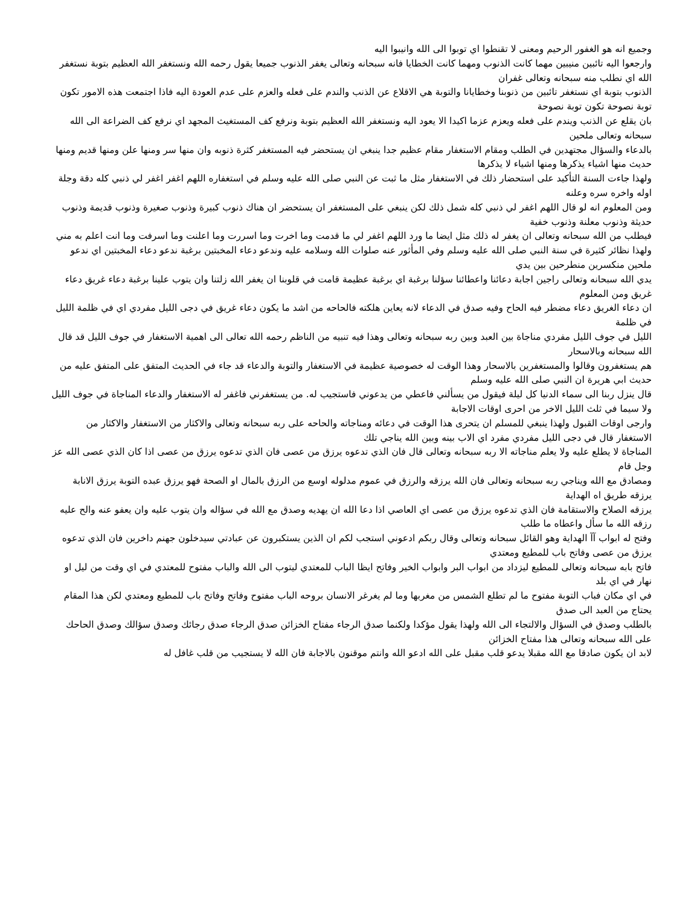وجميع انه هو الغفور الرحيم ومعنى لا تقنطوا اي توبوا الى الله وانيبوا اليه
وارجعوا اليه تائبين منيبين مهما كانت الذنوب ومهما كانت الخطايا فانه سبحانه وتعالى يغفر الذنوب جميعا يقول رحمه الله ونستغفر الله العظيم بتوبة نستغفر الله اي نطلب منه سبحانه وتعالى غفران
الذنوب بتوبة اي نستغفر تائبين من ذنوبنا وخطايانا والتوبة هي الاقلاع عن الذنب والندم على فعله والعزم على عدم العودة اليه فاذا اجتمعت هذه الامور تكون توبة نصوحة تكون توبة نصوحة
بان يقلع عن الذنب ويندم على فعله ويعزم عزما اكيدا الا يعود اليه ونستغفر الله العظيم بتوبة ونرفع كف المستغيث المجهد اي نرفع كف الضراعة الى الله سبحانه وتعالى ملحين
بالدعاء والسؤال مجتهدين في الطلب ومقام الاستغفار مقام عظيم جدا ينبغي ان يستحضر فيه المستغفر كثرة ذنوبه وان منها سر ومنها علن ومنها قديم ومنها حديث منها اشياء يذكرها ومنها اشياء لا يذكرها
ولهذا جاءت السنة التأكيد على استحضار ذلك في الاستغفار مثل ما ثبت عن النبي صلى الله عليه وسلم في استغفاره اللهم اغفر اغفر لي ذنبي كله دقة وجلة اوله واخره سره وعلنه
ومن المعلوم انه لو قال اللهم اغفر لي ذنبي كله شمل ذلك لكن ينبغي على المستغفر ان يستحضر ان هناك ذنوب كبيرة وذنوب صغيرة وذنوب قديمة وذنوب حديثة وذنوب معلنة وذنوب خفية
فيطلب من الله سبحانه وتعالى ان يغفر له ذلك مثل ايضا ما ورد اللهم اغفر لي ما قدمت وما اخرت وما اسررت وما اعلنت وما اسرفت وما انت اعلم به مني
ولهذا نظائر كثيرة في سنة النبي صلى الله عليه وسلم وفي المأثور عنه صلوات الله وسلامه عليه وندعو دعاء المخبتين برغبة ندعو دعاء المخبتين اي ندعو ملحين منكسرين منطرحين بين يدي
يدي الله سبحانه وتعالى راجين اجابة دعائنا واعطائنا سؤلنا برغبة اي برغبة عظيمة قامت في قلوبنا ان يغفر الله زلتنا وان يتوب علينا برغبة دعاء غريق دعاء غريق ومن المعلوم
ان دعاء الغريق دعاء مضطر فيه الحاح وفيه صدق في الدعاء لانه يعاين هلكته فالحاحه من اشد ما يكون دعاء غريق في دجى الليل مفردي اي في ظلمة الليل في ظلمة
الليل في جوف الليل مفردي مناجاة بين العبد وبين ربه سبحانه وتعالى وهذا فيه تنبيه من الناظم رحمه الله تعالى الى اهمية الاستغفار في جوف الليل قد قال الله سبحانه وبالاسحار
هم يستغفرون وقالوا والمستغفرين بالاسحار وهذا الوقت له خصوصية عظيمة في الاستغفار والتوبة والدعاء قد جاء في الحديث المتفق على المتفق عليه من حديث ابي هريرة ان النبي صلى الله عليه وسلم
قال ينزل ربنا الى سماء الدنيا كل ليلة فيقول من يسألني فاعطي من يدعوني فاستجيب له. من يستغفرني فاغفر له الاستغفار والدعاء المناجاة في جوف الليل ولا سيما في ثلث الليل الاخر من احرى اوقات الاجابة
وارجى اوقات القبول ولهذا ينبغي للمسلم ان يتحرى هذا الوقت في دعائه ومناجاته والحاحه على ربه سبحانه وتعالى والاكثار من الاستغفار والاكثار من الاستغفار قال في دجى الليل مفردي مفرد اي الاب بينه وبين الله يناجي تلك
المناجاة لا يطلع عليه ولا يعلم مناجاته الا ربه سبحانه وتعالى قال فان الذي تدعوه يرزق من عصى فان الذي تدعوه يرزق من عصى اذا كان الذي عصى الله عز وجل قام
ومصادق مع الله ويناجي ربه سبحانه وتعالى فان الله يرزقه والرزق في عموم مدلوله اوسع من الرزق بالمال او الصحة فهو يرزق عبده التوبة يرزق الانابة يرزقه طريق اه الهداية
يرزقه الصلاح والاستقامة فان الذي تدعوه يرزق من عصى اي العاصي اذا دعا الله ان يهديه وصدق مع الله في سؤاله وان يتوب عليه وان يعفو عنه والح عليه رزقه الله ما سأل واعطاه ما طلب
وفتح له ابواب آآ الهداية وهو القائل سبحانه وتعالى وقال ربكم ادعوني استجب لكم ان الذين يستكبرون عن عبادتي سيدخلون جهنم داخرين فان الذي تدعوه يرزق من عصى وفاتح باب للمطيع ومعتدي
فاتح بابه سبحانه وتعالى للمطيع ليزداد من ابواب البر وابواب الخير وفاتح ايظا الباب للمعتدي ليتوب الى الله والباب مفتوح للمعتدي في اي وقت من ليل او نهار في اي بلد
في اي مكان فباب التوبة مفتوح ما لم تطلع الشمس من مغربها وما لم يغرغر الانسان بروحه الباب مفتوح وفاتح وفاتح باب للمطيع ومعتدي لكن هذا المقام يحتاج من العبد الى صدق
بالطلب وصدق في السؤال والالتجاء الى الله ولهذا يقول مؤكدا ولكنما صدق الرجاء مفتاح الخزائن صدق الرجاء صدق رجائك وصدق سؤالك وصدق الحاحك على الله سبحانه وتعالى هذا مفتاح الخزائن
لابد ان يكون صادقا مع الله مقبلا يدعو قلب مقبل على الله ادعو الله وانتم موقنون بالاجابة فان الله لا يستجيب من قلب غافل له